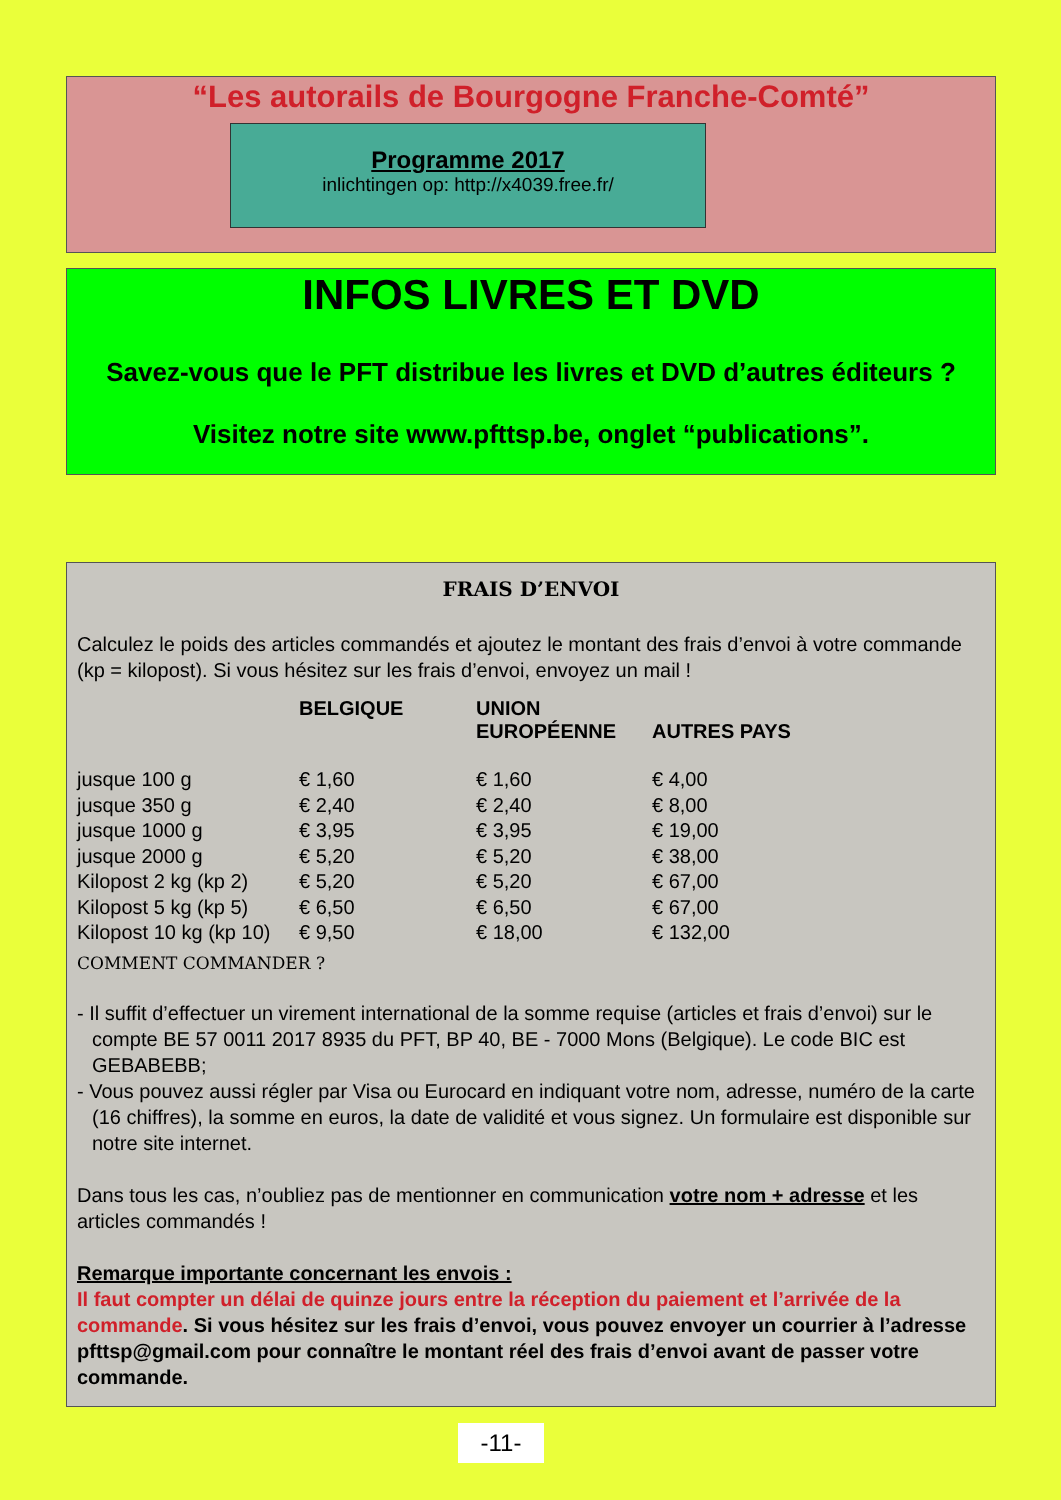“Les autorails de Bourgogne Franche-Comté”
Programme 2017
inlichtingen op: http://x4039.free.fr/
INFOS LIVRES ET DVD
Savez-vous que le PFT distribue les livres et DVD d’autres éditeurs ?
Visitez notre site www.pfttsp.be, onglet “publications”.
FRAIS D’ENVOI
Calculez le poids des articles commandés et ajoutez le montant des frais d’envoi à votre commande (kp = kilopost). Si vous hésitez sur les frais d’envoi, envoyez un mail !
| | BELGIQUE | UNION EUROPÉENNE | AUTRES PAYS |
| --- | --- | --- | --- |
| jusque 100 g | € 1,60 | € 1,60 | € 4,00 |
| jusque 350 g | € 2,40 | € 2,40 | € 8,00 |
| jusque 1000 g | € 3,95 | € 3,95 | € 19,00 |
| jusque 2000 g | € 5,20 | € 5,20 | € 38,00 |
| Kilopost 2 kg (kp 2) | € 5,20 | € 5,20 | € 67,00 |
| Kilopost 5 kg (kp 5) | € 6,50 | € 6,50 | € 67,00 |
| Kilopost 10 kg (kp 10) | € 9,50 | € 18,00 | € 132,00 |
COMMENT COMMANDER ?
- Il suffit d’effectuer un virement international de la somme requise (articles et frais d’envoi) sur le compte BE 57 0011 2017 8935 du PFT, BP 40, BE - 7000 Mons (Belgique). Le code BIC est GEBABEBB;
- Vous pouvez aussi régler par Visa ou Eurocard en indiquant votre nom, adresse, numéro de la carte (16 chiffres), la somme en euros, la date de validité et vous signez. Un formulaire est disponible sur notre site internet.
Dans tous les cas, n’oubliez pas de mentionner en communication votre nom + adresse et les articles commandés !
Remarque importante concernant les envois :
Il faut compter un délai de quinze jours entre la réception du paiement et l’arrivée de la commande. Si vous hésitez sur les frais d’envoi, vous pouvez envoyer un courrier à l’adresse pfttsp@gmail.com pour connaître le montant réel des frais d’envoi avant de passer votre commande.
-11-